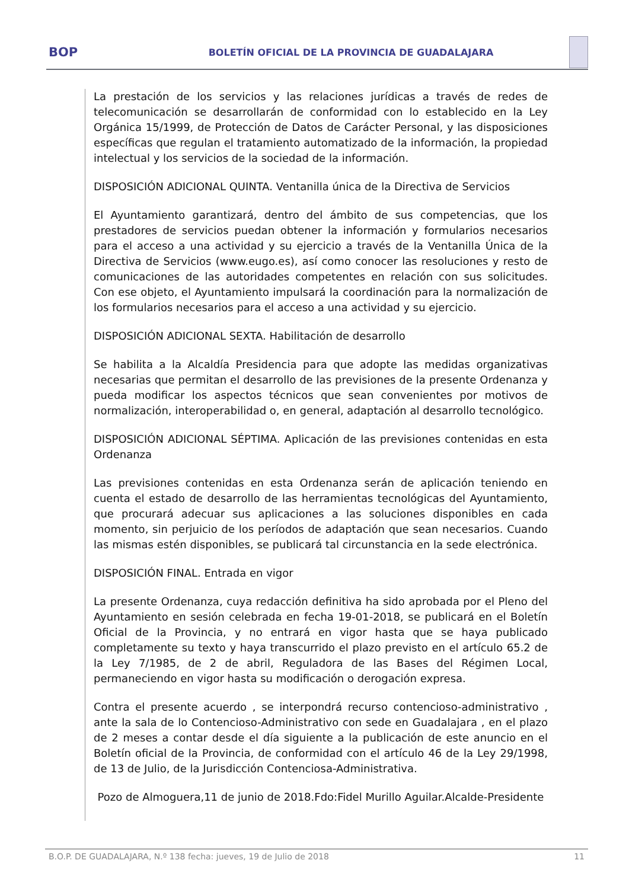BOP
BOLETÍN OFICIAL DE LA PROVINCIA DE GUADALAJARA
La prestación de los servicios y las relaciones jurídicas a través de redes de telecomunicación se desarrollarán de conformidad con lo establecido en la Ley Orgánica 15/1999, de Protección de Datos de Carácter Personal, y las disposiciones específicas que regulan el tratamiento automatizado de la información, la propiedad intelectual y los servicios de la sociedad de la información.
DISPOSICIÓN ADICIONAL QUINTA. Ventanilla única de la Directiva de Servicios
El Ayuntamiento garantizará, dentro del ámbito de sus competencias, que los prestadores de servicios puedan obtener la información y formularios necesarios para el acceso a una actividad y su ejercicio a través de la Ventanilla Única de la Directiva de Servicios (www.eugo.es), así como conocer las resoluciones y resto de comunicaciones de las autoridades competentes en relación con sus solicitudes. Con ese objeto, el Ayuntamiento impulsará la coordinación para la normalización de los formularios necesarios para el acceso a una actividad y su ejercicio.
DISPOSICIÓN ADICIONAL SEXTA. Habilitación de desarrollo
Se habilita a la Alcaldía Presidencia para que adopte las medidas organizativas necesarias que permitan el desarrollo de las previsiones de la presente Ordenanza y pueda modificar los aspectos técnicos que sean convenientes por motivos de normalización, interoperabilidad o, en general, adaptación al desarrollo tecnológico.
DISPOSICIÓN ADICIONAL SÉPTIMA. Aplicación de las previsiones contenidas en esta Ordenanza
Las previsiones contenidas en esta Ordenanza serán de aplicación teniendo en cuenta el estado de desarrollo de las herramientas tecnológicas del Ayuntamiento, que procurará adecuar sus aplicaciones a las soluciones disponibles en cada momento, sin perjuicio de los períodos de adaptación que sean necesarios. Cuando las mismas estén disponibles, se publicará tal circunstancia en la sede electrónica.
DISPOSICIÓN FINAL. Entrada en vigor
La presente Ordenanza, cuya redacción definitiva ha sido aprobada por el Pleno del Ayuntamiento en sesión celebrada en fecha 19-01-2018, se publicará en el Boletín Oficial de la Provincia, y no entrará en vigor hasta que se haya publicado completamente su texto y haya transcurrido el plazo previsto en el artículo 65.2 de la Ley 7/1985, de 2 de abril, Reguladora de las Bases del Régimen Local, permaneciendo en vigor hasta su modificación o derogación expresa.
Contra el presente acuerdo , se interpondrá recurso contencioso-administrativo , ante la sala de lo Contencioso-Administrativo con sede en Guadalajara , en el plazo de 2 meses a contar desde el día siguiente a la publicación de este anuncio en el Boletín oficial de la Provincia, de conformidad con el artículo 46 de la Ley 29/1998, de 13 de Julio, de la Jurisdicción Contenciosa-Administrativa.
Pozo de Almoguera,11 de junio de 2018.Fdo:Fidel Murillo Aguilar.Alcalde-Presidente
B.O.P. DE GUADALAJARA, N.º 138 fecha: jueves, 19 de Julio de 2018 11